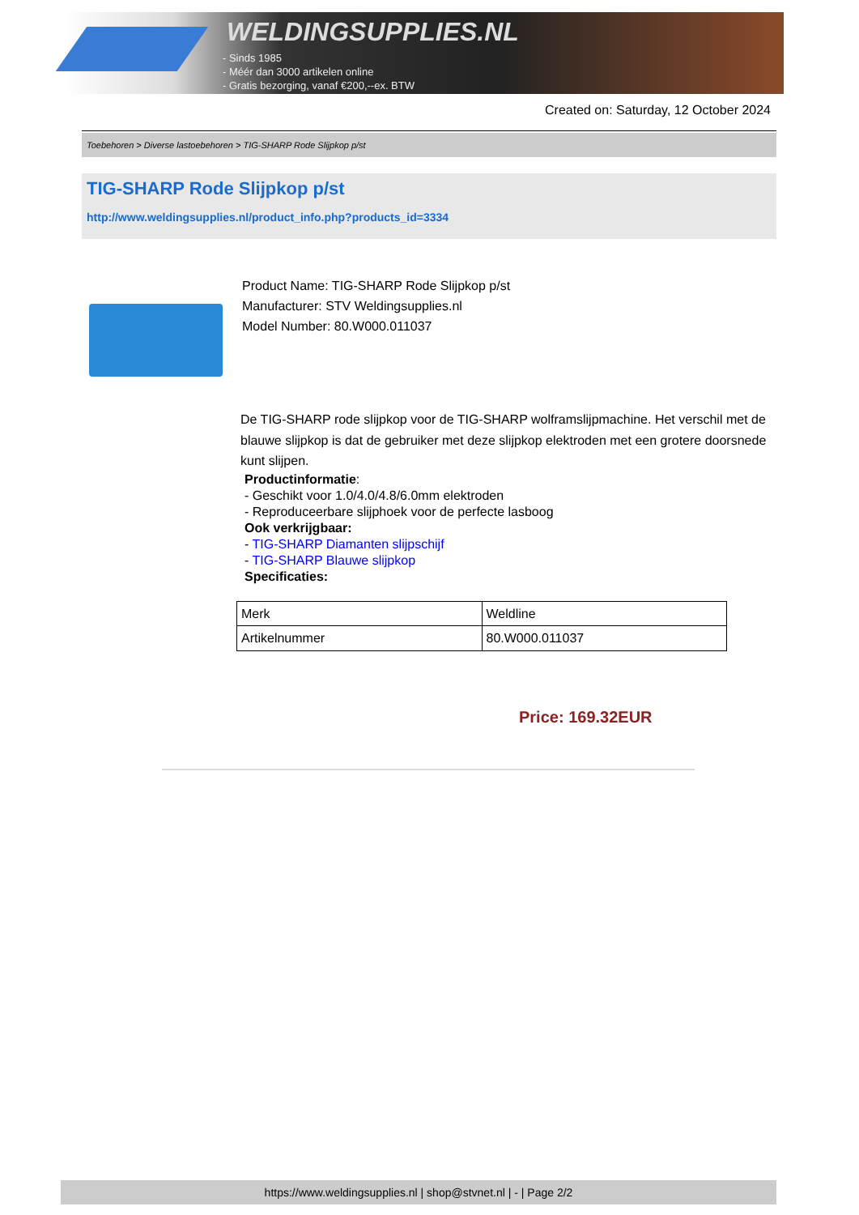WELDINGSUPPLIES.NL
- Sinds 1985
- Méér dan 3000 artikelen online
- Gratis bezorging, vanaf €200,--ex. BTW
Created on: Saturday, 12 October 2024
Toebehoren > Diverse lastoebehoren > TIG-SHARP Rode Slijpkop p/st
TIG-SHARP Rode Slijpkop p/st
http://www.weldingsupplies.nl/product_info.php?products_id=3334
Product Name: TIG-SHARP Rode Slijpkop p/st
Manufacturer: STV Weldingsupplies.nl
Model Number: 80.W000.011037
De TIG-SHARP rode slijpkop voor de TIG-SHARP wolframslijpmachine. Het verschil met de blauwe slijpkop is dat de gebruiker met deze slijpkop elektroden met een grotere doorsnede kunt slijpen.
Productinformatie:
- Geschikt voor 1.0/4.0/4.8/6.0mm elektroden
- Reproduceerbare slijphoek voor de perfecte lasboog
Ook verkrijgbaar:
- TIG-SHARP Diamanten slijpschijf
- TIG-SHARP Blauwe slijpkop
Specificaties:
| Merk | Weldline |
| Artikelnummer | 80.W000.011037 |
Price: 169.32EUR
https://www.weldingsupplies.nl | shop@stvnet.nl | - | Page 2/2